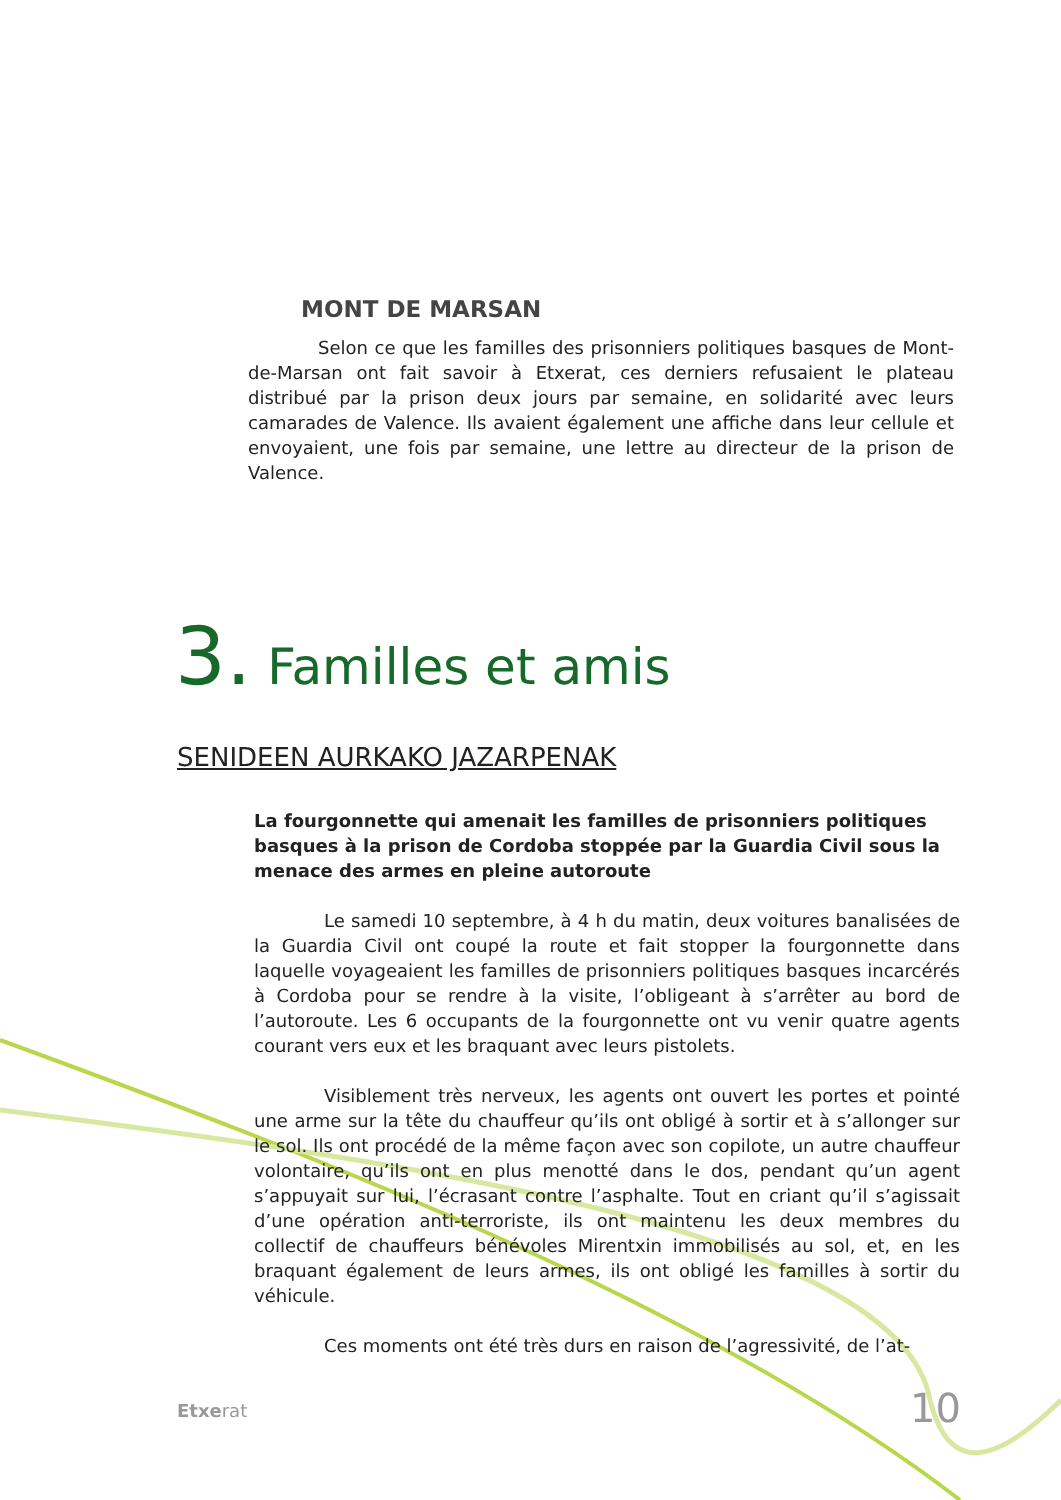MONT DE MARSAN
Selon ce que les familles des prisonniers politiques basques de Mont-de-Marsan ont fait savoir à Etxerat, ces derniers refusaient le plateau distribué par la prison deux jours par semaine, en solidarité avec leurs camarades de Valence. Ils avaient également une affiche dans leur cellule et envoyaient, une fois par semaine, une lettre au directeur de la prison de Valence.
3. Familles et amis
SENIDEEN AURKAKO JAZARPENAK
La fourgonnette qui amenait les familles de prisonniers politiques basques à la prison de Cordoba stoppée par la Guardia Civil sous la menace des armes en pleine autoroute
Le samedi 10 septembre, à 4 h du matin, deux voitures banalisées de la Guardia Civil ont coupé la route et fait stopper la fourgonnette dans laquelle voyageaient les familles de prisonniers politiques basques incarcérés à Cordoba pour se rendre à la visite, l’obligeant à s’arrêter au bord de l’autoroute. Les 6 occupants de la fourgonnette ont vu venir quatre agents courant vers eux et les braquant avec leurs pistolets.
Visiblement très nerveux, les agents ont ouvert les portes et pointé une arme sur la tête du chauffeur qu’ils ont obligé à sortir et à s’allonger sur le sol. Ils ont procédé de la même façon avec son copilote, un autre chauffeur volontaire, qu’ils ont en plus menotté dans le dos, pendant qu’un agent s’appuyait sur lui, l’écrasant contre l’asphalte. Tout en criant qu’il s’agissait d’une opération anti-terroriste, ils ont maintenu les deux membres du collectif de chauffeurs bénévoles Mirentxin immobilisés au sol, et, en les braquant également de leurs armes, ils ont obligé les familles à sortir du véhicule.
Ces moments ont été très durs en raison de l’agressivité, de l’at-
Etxerat 10